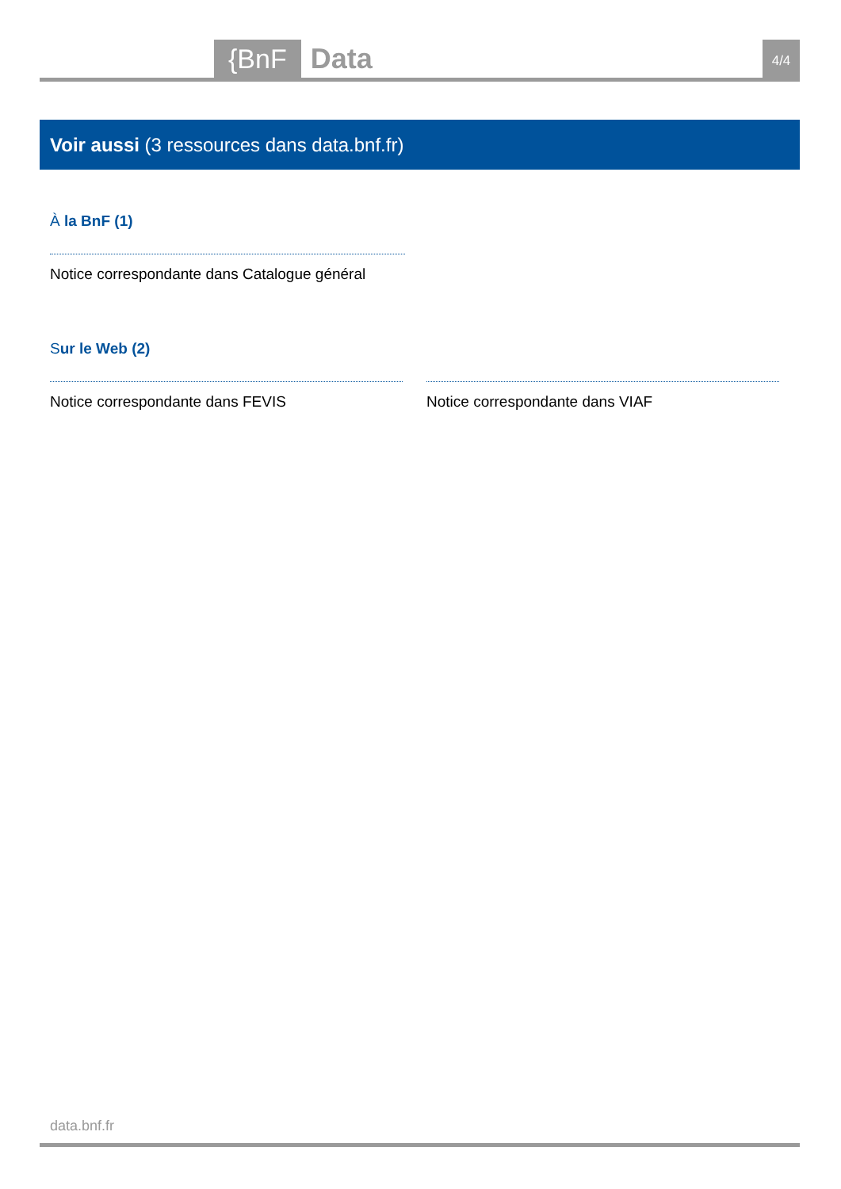{BnF Data 4/4
Voir aussi (3 ressources dans data.bnf.fr)
À la BnF (1)
Notice correspondante dans Catalogue général
Sur le Web (2)
Notice correspondante dans FEVIS Notice correspondante dans VIAF
data.bnf.fr